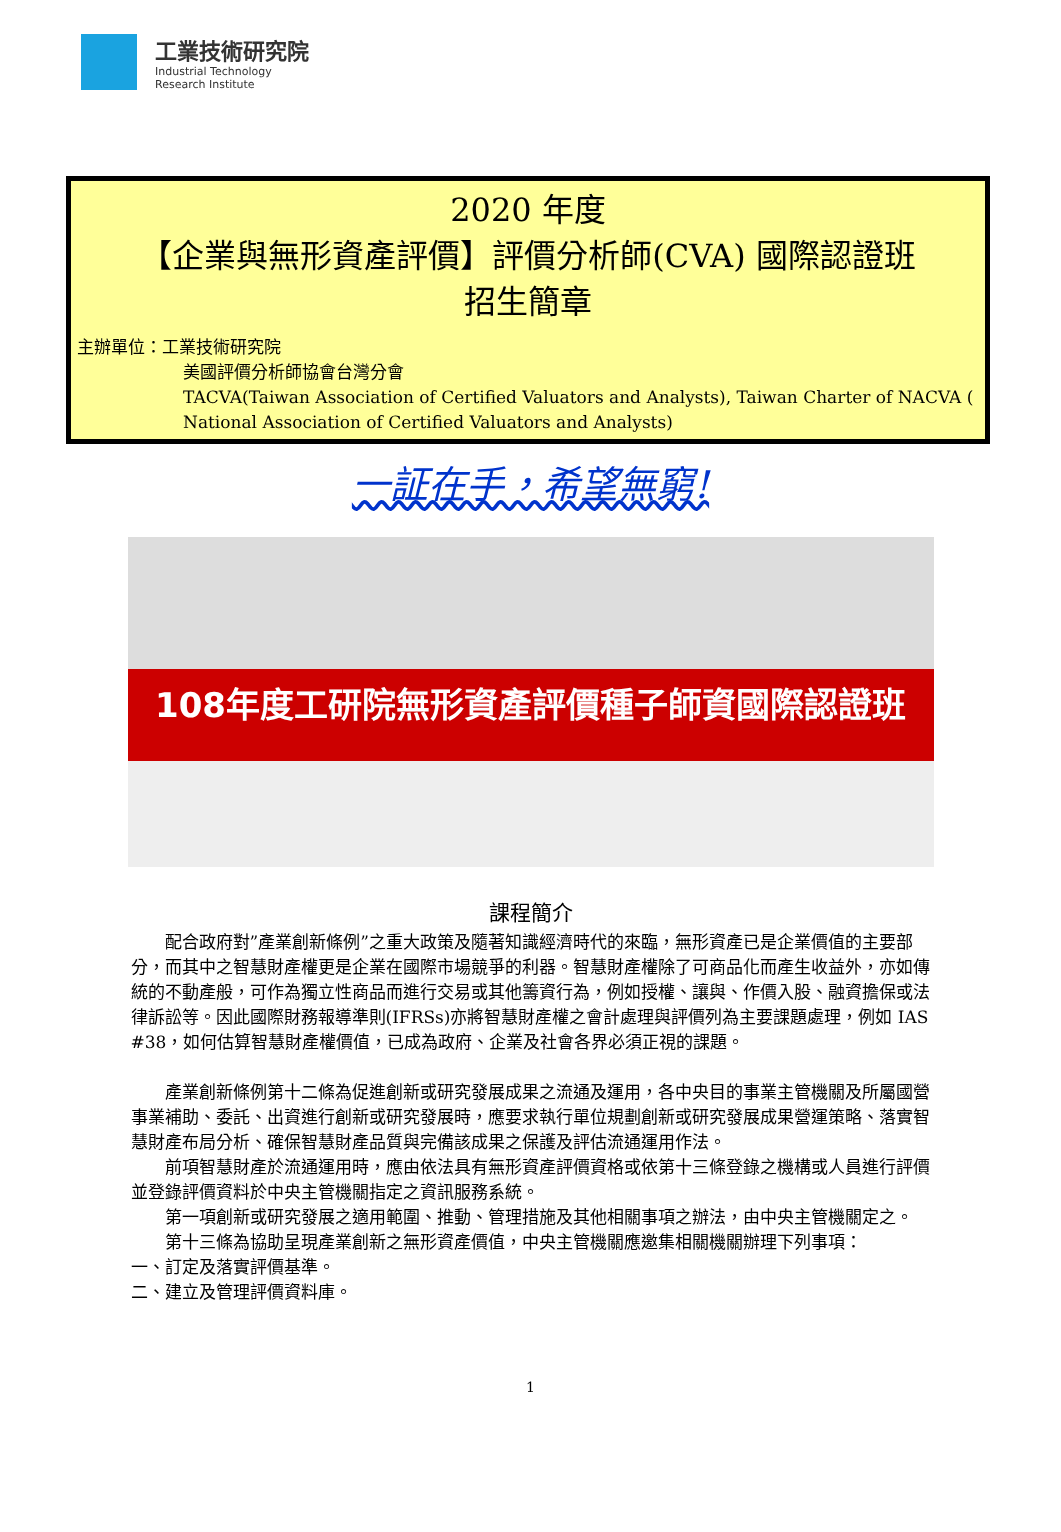工業技術研究院
Industrial Technology
Research Institute
2020 年度
【企業與無形資產評價】評價分析師(CVA) 國際認證班
招生簡章
主辦單位：工業技術研究院
美國評價分析師協會台灣分會
TACVA(Taiwan Association of Certified Valuators and Analysts), Taiwan Charter of NACVA ( National Association of Certified Valuators and Analysts)
一証在手，希望無窮!
108年度工研院無形資產評價種子師資國際認證班
課程簡介
  配合政府對”產業創新條例”之重大政策及隨著知識經濟時代的來臨，無形資產已是企業價值的主要部分，而其中之智慧財產權更是企業在國際市場競爭的利器。智慧財產權除了可商品化而產生收益外，亦如傳統的不動產般，可作為獨立性商品而進行交易或其他籌資行為，例如授權、讓與、作價入股、融資擔保或法律訴訟等。因此國際財務報導準則(IFRSs)亦將智慧財產權之會計處理與評價列為主要課題處理，例如 IAS #38，如何估算智慧財產權價值，已成為政府、企業及社會各界必須正視的課題。
  產業創新條例第十二條為促進創新或研究發展成果之流通及運用，各中央目的事業主管機關及所屬國營事業補助、委託、出資進行創新或研究發展時，應要求執行單位規劃創新或研究發展成果營運策略、落實智慧財產布局分析、確保智慧財產品質與完備該成果之保護及評估流通運用作法。
  前項智慧財產於流通運用時，應由依法具有無形資產評價資格或依第十三條登錄之機構或人員進行評價並登錄評價資料於中央主管機關指定之資訊服務系統。
  第一項創新或研究發展之適用範圍、推動、管理措施及其他相關事項之辦法，由中央主管機關定之。
  第十三條為協助呈現產業創新之無形資產價值，中央主管機關應邀集相關機關辦理下列事項：
一、訂定及落實評價基準。
二、建立及管理評價資料庫。
1